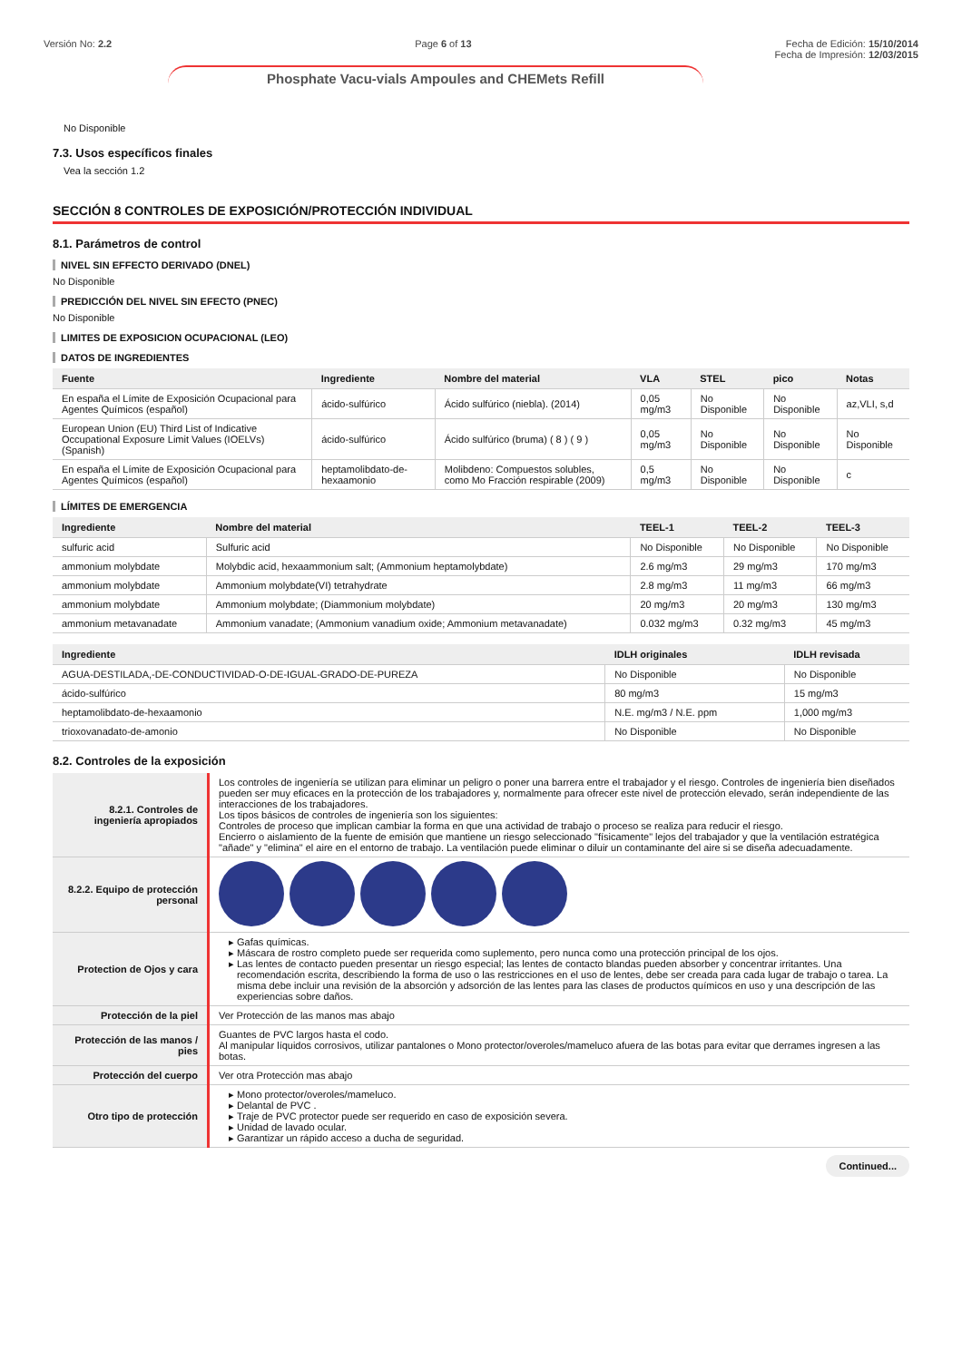Versión No: 2.2 Page 6 of 13 Fecha de Edición: 15/10/2014
Fecha de Impresión: 12/03/2015
Phosphate Vacu-vials Ampoules and CHEMets Refill
No Disponible
7.3. Usos específicos finales
Vea la sección 1.2
SECCIÓN 8 CONTROLES DE EXPOSICIÓN/PROTECCIÓN INDIVIDUAL
8.1. Parámetros de control
NIVEL SIN EFFECTO DERIVADO (DNEL)
No Disponible
PREDICCIÓN DEL NIVEL SIN EFECTO (PNEC)
No Disponible
LIMITES DE EXPOSICION OCUPACIONAL (LEO)
DATOS DE INGREDIENTES
| Fuente | Ingrediente | Nombre del material | VLA | STEL | pico | Notas |
| --- | --- | --- | --- | --- | --- | --- |
| En españa el Límite de Exposición Ocupacional para Agentes Químicos (español) | ácido-sulfúrico | Ácido sulfúrico (niebla). (2014) | 0,05 mg/m3 | No Disponible | No Disponible | az,VLI, s,d |
| European Union (EU) Third List of Indicative Occupational Exposure Limit Values (IOELVs) (Spanish) | ácido-sulfúrico | Ácido sulfúrico (bruma) ( 8 ) ( 9 ) | 0,05 mg/m3 | No Disponible | No Disponible | No Disponible |
| En españa el Límite de Exposición Ocupacional para Agentes Químicos (español) | heptamolibdato-de-hexaamonio | Molibdeno: Compuestos solubles, como Mo Fracción respirable (2009) | 0,5 mg/m3 | No Disponible | No Disponible | c |
LÍMITES DE EMERGENCIA
| Ingrediente | Nombre del material | TEEL-1 | TEEL-2 | TEEL-3 |
| --- | --- | --- | --- | --- |
| sulfuric acid | Sulfuric acid | No Disponible | No Disponible | No Disponible |
| ammonium molybdate | Molybdic acid, hexaammonium salt; (Ammonium heptamolybdate) | 2.6 mg/m3 | 29 mg/m3 | 170 mg/m3 |
| ammonium molybdate | Ammonium molybdate(VI) tetrahydrate | 2.8 mg/m3 | 11 mg/m3 | 66 mg/m3 |
| ammonium molybdate | Ammonium molybdate; (Diammonium molybdate) | 20 mg/m3 | 20 mg/m3 | 130 mg/m3 |
| ammonium metavanadate | Ammonium vanadate; (Ammonium vanadium oxide; Ammonium metavanadate) | 0.032 mg/m3 | 0.32 mg/m3 | 45 mg/m3 |
| Ingrediente | IDLH originales | IDLH revisada |
| --- | --- | --- |
| AGUA-DESTILADA,-DE-CONDUCTIVIDAD-O-DE-IGUAL-GRADO-DE-PUREZA | No Disponible | No Disponible |
| ácido-sulfúrico | 80 mg/m3 | 15 mg/m3 |
| heptamolibdato-de-hexaamonio | N.E. mg/m3 / N.E. ppm | 1,000 mg/m3 |
| trioxovanadato-de-amonio | No Disponible | No Disponible |
8.2. Controles de la exposición
| 8.2.1. Controles de ingeniería apropiados | Los controles de ingeniería se utilizan para eliminar un peligro o poner una barrera entre el trabajador y el riesgo. Controles de ingeniería bien diseñados pueden ser muy eficaces en la protección de los trabajadores y, normalmente para ofrecer este nivel de protección elevado, serán independiente de las interacciones de los trabajadores. Los tipos básicos de controles de ingeniería son los siguientes: Controles de proceso que implican cambiar la forma en que una actividad de trabajo o proceso se realiza para reducir el riesgo. Encierro o aislamiento de la fuente de emisión que mantiene un riesgo seleccionado "físicamente" lejos del trabajador y que la ventilación estratégica "añade" y "elimina" el aire en el entorno de trabajo. La ventilación puede eliminar o diluir un contaminante del aire si se diseña adecuadamente. |
| 8.2.2. Equipo de protección personal | |
| Protection de Ojos y cara | Gafas químicas. Máscara de rostro completo puede ser requerida como suplemento, pero nunca como una protección principal de los ojos. Las lentes de contacto pueden presentar un riesgo especial; las lentes de contacto blandas pueden absorber y concentrar irritantes. Una recomendación escrita, describiendo la forma de uso o las restricciones en el uso de lentes, debe ser creada para cada lugar de trabajo o tarea. La misma debe incluir una revisión de la absorción y adsorción de las lentes para las clases de productos químicos en uso y una descripción de las experiencias sobre daños. |
| Protección de la piel | Ver Protección de las manos mas abajo |
| Protección de las manos / pies | Guantes de PVC largos hasta el codo. Al manipular líquidos corrosivos, utilizar pantalones o Mono protector/overoles/mameluco afuera de las botas para evitar que derrames ingresen a las botas. |
| Protección del cuerpo | Ver otra Protección mas abajo |
| Otro tipo de protección | Mono protector/overoles/mameluco. Delantal de PVC . Traje de PVC protector puede ser requerido en caso de exposición severa. Unidad de lavado ocular. Garantizar un rápido acceso a ducha de seguridad. |
Continued...